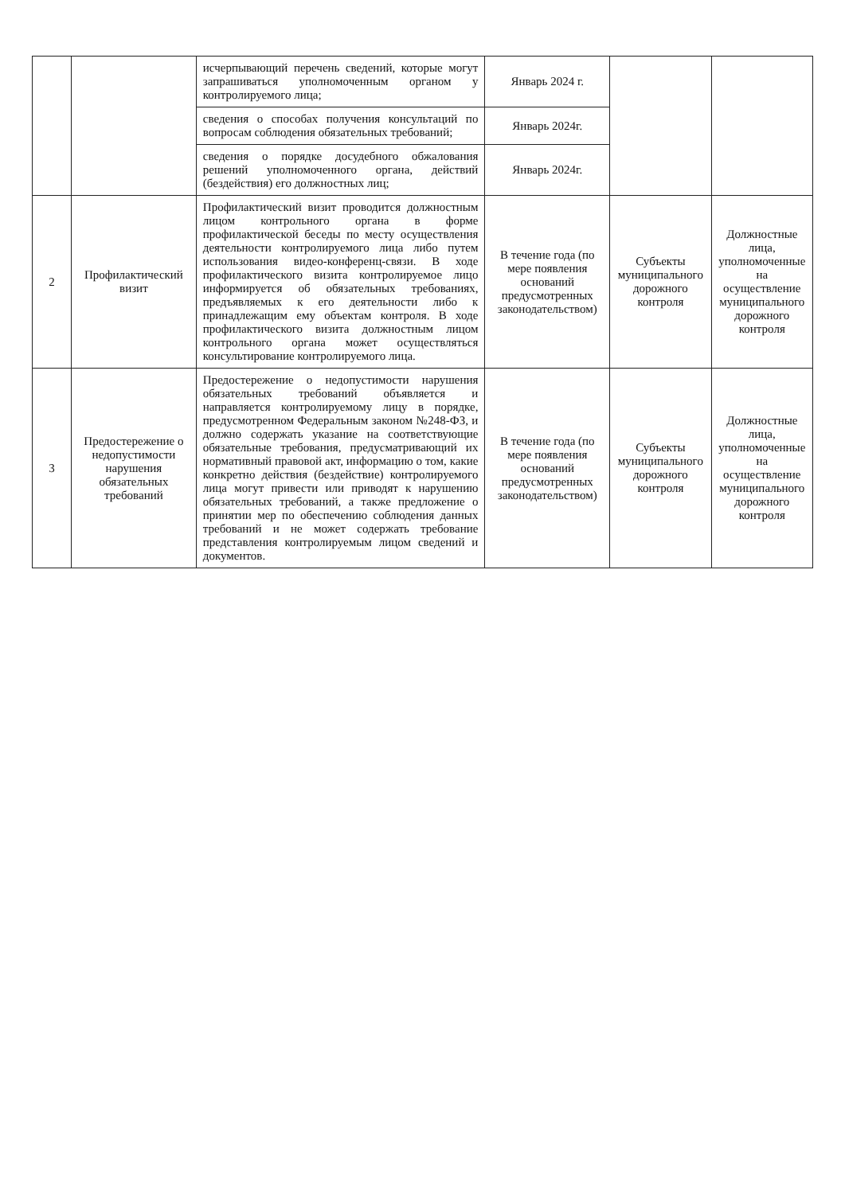| | | исчерпывающий перечень сведений, которые могут запрашиваться уполномоченным органом у контролируемого лица; | Январь 2024 г. | | |
| | | сведения о способах получения консультаций по вопросам соблюдения обязательных требований; | Январь 2024г. | | |
| | | сведения о порядке досудебного обжалования решений уполномоченного органа, действий (бездействия) его должностных лиц; | Январь 2024г. | | |
| 2 | Профилактический визит | Профилактический визит проводится должностным лицом контрольного органа в форме профилактической беседы по месту осуществления деятельности контролируемого лица либо путем использования видео-конференц-связи. В ходе профилактического визита контролируемое лицо информируется об обязательных требованиях, предъявляемых к его деятельности либо к принадлежащим ему объектам контроля. В ходе профилактического визита должностным лицом контрольного органа может осуществляться консультирование контролируемого лица. | В течение года (по мере появления оснований предусмотренных законодательством) | Субъекты муниципального дорожного контроля | Должностные лица, уполномоченные на осуществление муниципального дорожного контроля |
| 3 | Предостережение о недопустимости нарушения обязательных требований | Предостережение о недопустимости нарушения обязательных требований объявляется и направляется контролируемому лицу в порядке, предусмотренном Федеральным законом №248-ФЗ, и должно содержать указание на соответствующие обязательные требования, предусматривающий их нормативный правовой акт, информацию о том, какие конкретно действия (бездействие) контролируемого лица могут привести или приводят к нарушению обязательных требований, а также предложение о принятии мер по обеспечению соблюдения данных требований и не может содержать требование представления контролируемым лицом сведений и документов. | В течение года (по мере появления оснований предусмотренных законодательством) | Субъекты муниципального дорожного контроля | Должностные лица, уполномоченные на осуществление муниципального дорожного контроля |